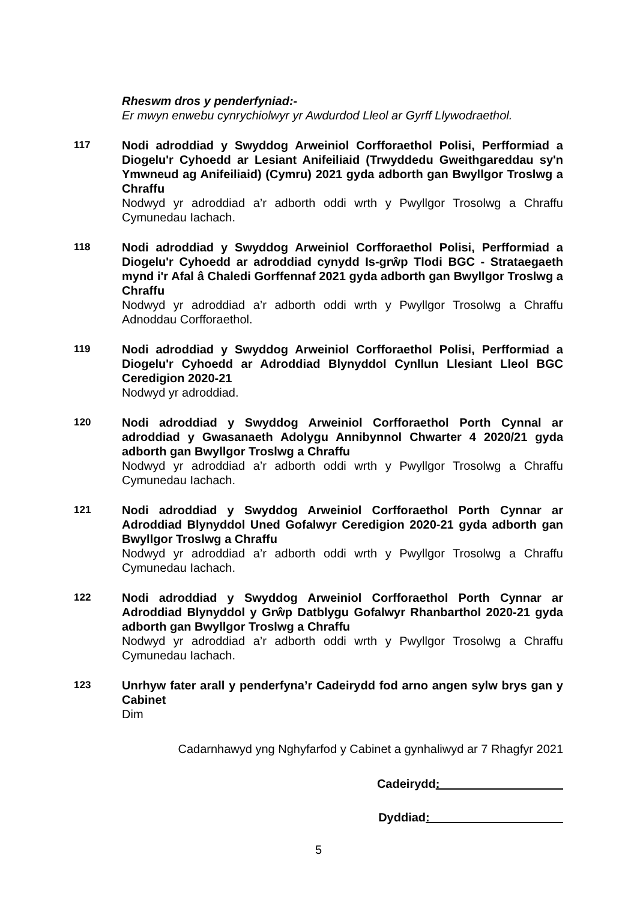Rheswm dros y penderfyniad:-
Er mwyn enwebu cynrychiolwyr yr Awdurdod Lleol ar Gyrff Llywodraethol.
117
Nodi adroddiad y Swyddog Arweiniol Corfforaethol Polisi, Perfformiad a Diogelu'r Cyhoedd ar Lesiant Anifeiliaid (Trwyddedu Gweithgareddau sy'n Ymwneud ag Anifeiliaid) (Cymru) 2021 gyda adborth gan Bwyllgor Troslwg a Chraffu
Nodwyd yr adroddiad a’r adborth oddi wrth y Pwyllgor Trosolwg a Chraffu Cymunedau Iachach.
118
Nodi adroddiad y Swyddog Arweiniol Corfforaethol Polisi, Perfformiad a Diogelu'r Cyhoedd ar adroddiad cynydd Is-grŵp Tlodi BGC - Strataegaeth mynd i'r Afal â Chaledi Gorffennaf 2021 gyda adborth gan Bwyllgor Troslwg a Chraffu
Nodwyd yr adroddiad a’r adborth oddi wrth y Pwyllgor Trosolwg a Chraffu Adnoddau Corfforaethol.
119
Nodi adroddiad y Swyddog Arweiniol Corfforaethol Polisi, Perfformiad a Diogelu'r Cyhoedd ar Adroddiad Blynyddol Cynllun Llesiant Lleol BGC Ceredigion 2020-21
Nodwyd yr adroddiad.
120
Nodi adroddiad y Swyddog Arweiniol Corfforaethol Porth Cynnal ar adroddiad y Gwasanaeth Adolygu Annibynnol Chwarter 4 2020/21 gyda adborth gan Bwyllgor Troslwg a Chraffu
Nodwyd yr adroddiad a’r adborth oddi wrth y Pwyllgor Trosolwg a Chraffu Cymunedau Iachach.
121
Nodi adroddiad y Swyddog Arweiniol Corfforaethol Porth Cynnar ar Adroddiad Blynyddol Uned Gofalwyr Ceredigion 2020-21 gyda adborth gan Bwyllgor Troslwg a Chraffu
Nodwyd yr adroddiad a’r adborth oddi wrth y Pwyllgor Trosolwg a Chraffu Cymunedau Iachach.
122
Nodi adroddiad y Swyddog Arweiniol Corfforaethol Porth Cynnar ar Adroddiad Blynyddol y Grŵp Datblygu Gofalwyr Rhanbarthol 2020-21 gyda adborth gan Bwyllgor Troslwg a Chraffu
Nodwyd yr adroddiad a’r adborth oddi wrth y Pwyllgor Trosolwg a Chraffu Cymunedau Iachach.
123
Unrhyw fater arall y penderfyna’r Cadeirydd fod arno angen sylw brys gan y Cabinet
Dim
Cadarnhawyd yng Nghyfarfod y Cabinet a gynhaliwyd ar 7 Rhagfyr 2021
Cadeirydd:
Dyddiad:
5